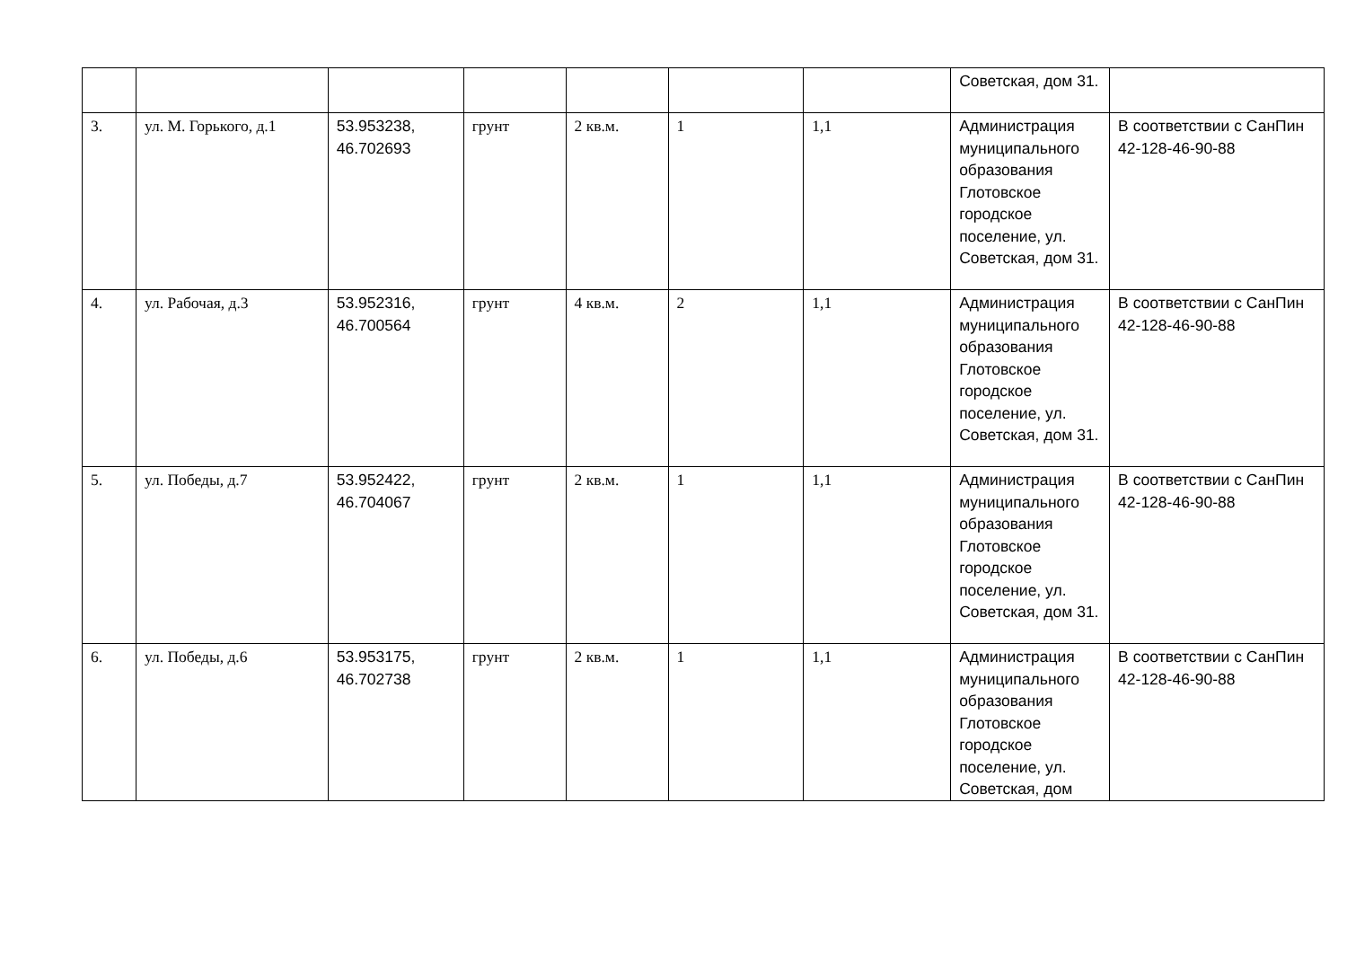| | | | | | | | Советская, дом 31. | |
| 3. | ул. М. Горького, д.1 | 53.953238, 46.702693 | грунт | 2 кв.м. | 1 | 1,1 | Администрация муниципального образования Глотовское городское поселение, ул. Советская, дом 31. | В соответствии с СанПин 42-128-46-90-88 |
| 4. | ул. Рабочая, д.3 | 53.952316, 46.700564 | грунт | 4 кв.м. | 2 | 1,1 | Администрация муниципального образования Глотовское городское поселение, ул. Советская, дом 31. | В соответствии с СанПин 42-128-46-90-88 |
| 5. | ул. Победы, д.7 | 53.952422, 46.704067 | грунт | 2 кв.м. | 1 | 1,1 | Администрация муниципального образования Глотовское городское поселение, ул. Советская, дом 31. | В соответствии с СанПин 42-128-46-90-88 |
| 6. | ул. Победы, д.6 | 53.953175, 46.702738 | грунт | 2 кв.м. | 1 | 1,1 | Администрация муниципального образования Глотовское городское поселение, ул. Советская, дом | В соответствии с СанПин 42-128-46-90-88 |